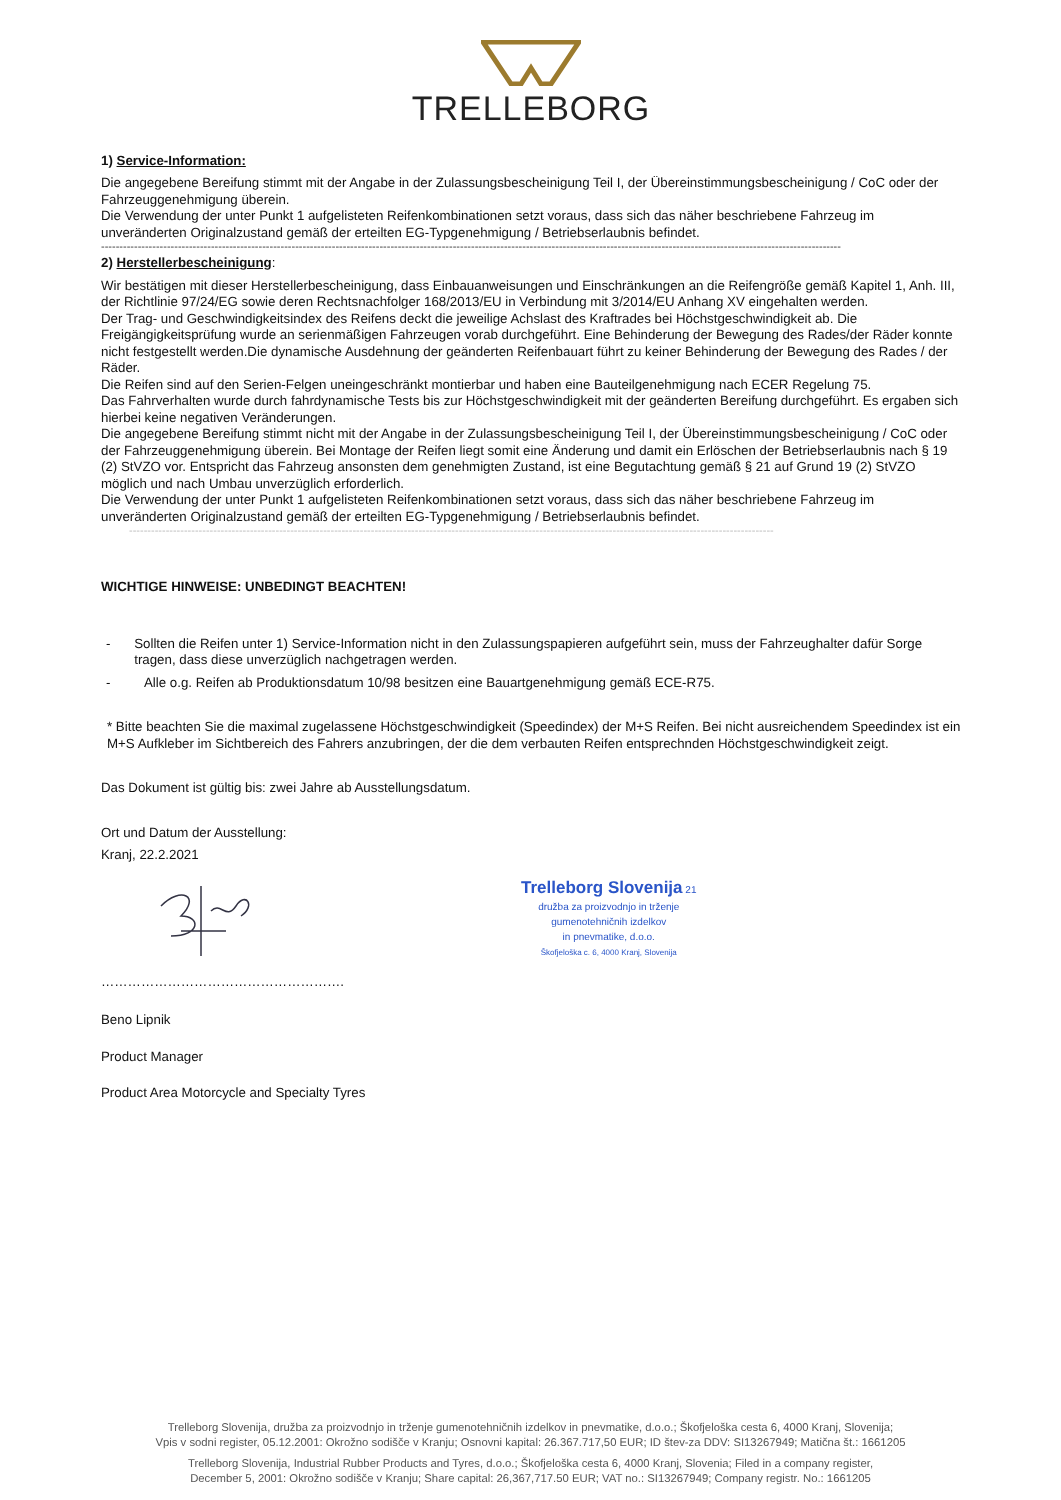TRELLEBORG
1) Service-Information:
Die angegebene Bereifung stimmt mit der Angabe in der Zulassungsbescheinigung Teil I, der Übereinstimmungsbescheinigung / CoC oder der Fahrzeuggenehmigung überein.
Die Verwendung der unter Punkt 1 aufgelisteten Reifenkombinationen setzt voraus, dass sich das näher beschriebene Fahrzeug im unveränderten Originalzustand gemäß der erteilten EG-Typgenehmigung / Betriebserlaubnis befindet.
----------------------------------------------------------------------------------------------------------------------------------------------------------------------------------------------------------
2) Herstellerbescheinigung:
Wir bestätigen mit dieser Herstellerbescheinigung, dass Einbauanweisungen und Einschränkungen an die Reifengröße gemäß Kapitel 1, Anh. III, der Richtlinie 97/24/EG sowie deren Rechtsnachfolger 168/2013/EU in Verbindung mit 3/2014/EU Anhang XV eingehalten werden.
Der Trag- und Geschwindigkeitsindex des Reifens deckt die jeweilige Achslast des Kraftrades bei Höchstgeschwindigkeit ab. Die Freigängigkeitsprüfung wurde an serienmäßigen Fahrzeugen vorab durchgeführt. Eine Behinderung der Bewegung des Rades/der Räder konnte nicht festgestellt werden.Die dynamische Ausdehnung der geänderten Reifenbauart führt zu keiner Behinderung der Bewegung des Rades / der Räder.
Die Reifen sind auf den Serien-Felgen uneingeschränkt montierbar und haben eine Bauteilgenehmigung nach ECER Regelung 75.
Das Fahrverhalten wurde durch fahrdynamische Tests bis zur Höchstgeschwindigkeit mit der geänderten Bereifung durchgeführt. Es ergaben sich hierbei keine negativen Veränderungen.
Die angegebene Bereifung stimmt nicht mit der Angabe in der Zulassungsbescheinigung Teil I, der Übereinstimmungsbescheinigung / CoC oder der Fahrzeuggenehmigung überein. Bei Montage der Reifen liegt somit eine Änderung und damit ein Erlöschen der Betriebserlaubnis nach § 19 (2) StVZO vor. Entspricht das Fahrzeug ansonsten dem genehmigten Zustand, ist eine Begutachtung gemäß § 21 auf Grund 19 (2) StVZO möglich und nach Umbau unverzüglich erforderlich.
Die Verwendung der unter Punkt 1 aufgelisteten Reifenkombinationen setzt voraus, dass sich das näher beschriebene Fahrzeug im unveränderten Originalzustand gemäß der erteilten EG-Typgenehmigung / Betriebserlaubnis befindet.
--------------------------------------------------------------------------------------------------------------------------------------------------------------------------------
WICHTIGE HINWEISE: UNBEDINGT BEACHTEN!
- Sollten die Reifen unter 1) Service-Information nicht in den Zulassungspapieren aufgeführt sein, muss der Fahrzeughalter dafür Sorge tragen, dass diese unverzüglich nachgetragen werden.
- Alle o.g. Reifen ab Produktionsdatum 10/98 besitzen eine Bauartgenehmigung gemäß ECE-R75.
* Bitte beachten Sie die maximal zugelassene Höchstgeschwindigkeit (Speedindex) der M+S Reifen. Bei nicht ausreichendem Speedindex ist ein M+S Aufkleber im Sichtbereich des Fahrers anzubringen, der die dem verbauten Reifen entsprechnden Höchstgeschwindigkeit zeigt.
Das Dokument ist gültig bis: zwei Jahre ab Ausstellungsdatum.
Ort und Datum der Ausstellung:
Kranj, 22.2.2021
Trelleborg Slovenija 21
družba za proizvodnjo in trženje
gumenotehničnih izdelkov
in pnevmatike, d.o.o.
Škofjeloška c. 6, 4000 Kranj, Slovenija
……………………………………………….
Beno Lipnik
Product Manager
Product Area Motorcycle and Specialty Tyres
Trelleborg Slovenija, družba za proizvodnjo in trženje gumenotehničnih izdelkov in pnevmatike, d.o.o.; Škofjeloška cesta 6, 4000 Kranj, Slovenija;
Vpis v sodni register, 05.12.2001: Okrožno sodišče v Kranju; Osnovni kapital: 26.367.717,50 EUR; ID štev-za DDV: SI13267949; Matična št.: 1661205
Trelleborg Slovenija, Industrial Rubber Products and Tyres, d.o.o.; Škofjeloška cesta 6, 4000 Kranj, Slovenia; Filed in a company register,
December 5, 2001: Okrožno sodišče v Kranju; Share capital: 26,367,717.50 EUR; VAT no.: SI13267949; Company registr. No.: 1661205